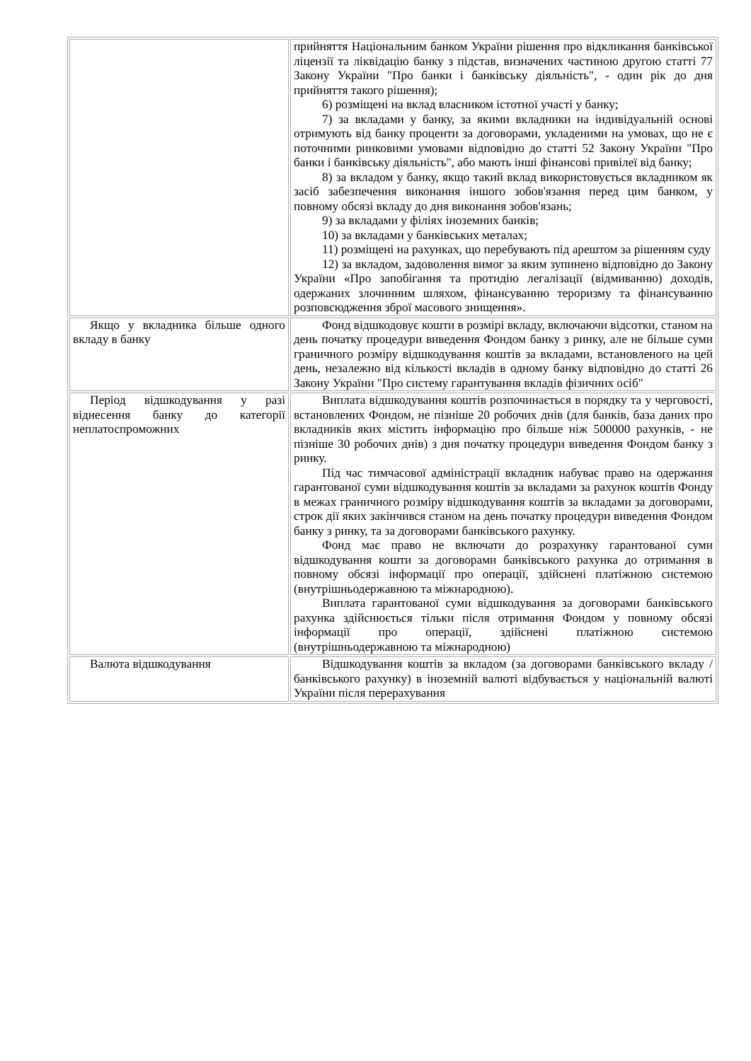| | прийняття Національним банком України рішення про відкликання банківської ліцензії та ліквідацію банку з підстав, визначених частиною другою статті 77 Закону України "Про банки і банківську діяльність", - один рік до дня прийняття такого рішення); 6) розміщені на вклад власником істотної участі у банку; 7) за вкладами у банку, за якими вкладники на індивідуальній основі отримують від банку проценти за договорами, укладеними на умовах, що не є поточними ринковими умовами відповідно до статті 52 Закону України "Про банки і банківську діяльність", або мають інші фінансові привілеї від банку; 8) за вкладом у банку, якщо такий вклад використовується вкладником як засіб забезпечення виконання іншого зобов'язання перед цим банком, у повному обсязі вкладу до дня виконання зобов'язань; 9) за вкладами у філіях іноземних банків; 10) за вкладами у банківських металах; 11) розміщені на рахунках, що перебувають під арештом за рішенням суду 12) за вкладом, задоволення вимог за яким зупинено відповідно до Закону України «Про запобігання та протидію легалізації (відмиванню) доходів, одержаних злочинним шляхом, фінансуванню тероризму та фінансуванню розповсюдження зброї масового знищення». |
| Якщо у вкладника більше одного вкладу в банку | Фонд відшкодовує кошти в розмірі вкладу, включаючи відсотки, станом на день початку процедури виведення Фондом банку з ринку, але не більше суми граничного розміру відшкодування коштів за вкладами, встановленого на цей день, незалежно від кількості вкладів в одному банку відповідно до статті 26 Закону України "Про систему гарантування вкладів фізичних осіб" |
| Період відшкодування у разі віднесення банку до категорії неплатоспроможних | Виплата відшкодування коштів розпочинається в порядку та у черговості, встановлених Фондом, не пізніше 20 робочих днів (для банків, база даних про вкладників яких містить інформацію про більше ніж 500000 рахунків, - не пізніше 30 робочих днів) з дня початку процедури виведення Фондом банку з ринку. Під час тимчасової адміністрації вкладник набуває право на одержання гарантованої суми відшкодування коштів за вкладами за рахунок коштів Фонду в межах граничного розміру відшкодування коштів за вкладами за договорами, строк дії яких закінчився станом на день початку процедури виведення Фондом банку з ринку, та за договорами банківського рахунку. Фонд має право не включати до розрахунку гарантованої суми відшкодування кошти за договорами банківського рахунка до отримання в повному обсязі інформації про операції, здійснені платіжною системою (внутрішньодержавною та міжнародною). Виплата гарантованої суми відшкодування за договорами банківського рахунка здійснюється тільки після отримання Фондом у повному обсязі інформації про операції, здійснені платіжною системою (внутрішньодержавною та міжнародною) |
| Валюта відшкодування | Відшкодування коштів за вкладом (за договорами банківського вкладу / банківського рахунку) в іноземній валюті відбувається у національній валюті України після перерахування |